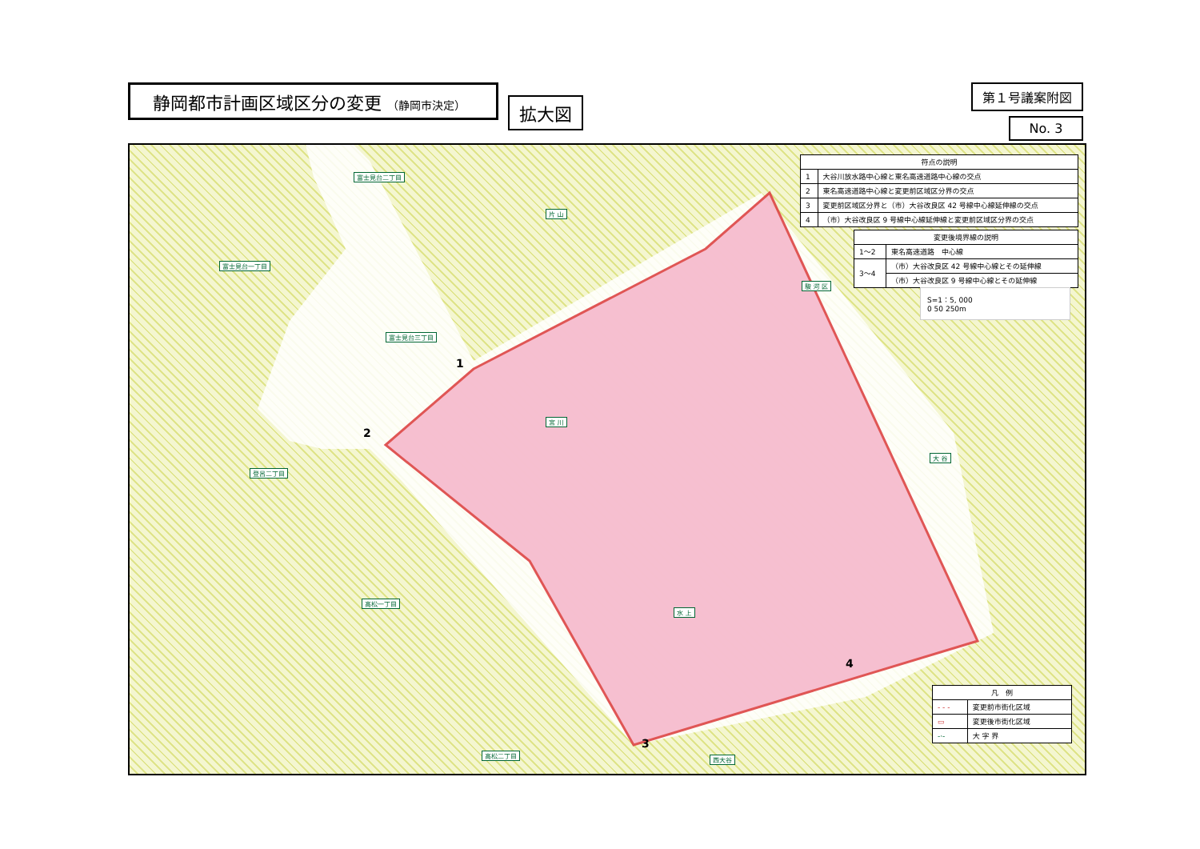静岡都市計画区域区分の変更 （静岡市決定）
拡大図
第１号議案附図
No. 3
| 符点の説明 | |
| --- | --- |
| 1 | 大谷川放水路中心線と東名高速道路中心線の交点 |
| 2 | 東名高速道路中心線と変更前区域区分界の交点 |
| 3 | 変更前区域区分界と（市）大谷改良区 42 号線中心線延伸線の交点 |
| 4 | （市）大谷改良区 9 号線中心線延伸線と変更前区域区分界の交点 |
| 変更後境界線の説明 | |
| --- | --- |
| 1～2 | 東名高速道路 中心線 |
| 3～4 | （市）大谷改良区 42 号線中心線とその延伸線 |
| | （市）大谷改良区 9 号線中心線とその延伸線 |
S=1：5, 000
0 50 250m
| 凡 例 | |
| --- | --- |
| - - - | 変更前市街化区域 |
| ▭ | 変更後市街化区域 |
| -·- | 大 字 界 |
富士見台二丁目
富士見台一丁目
富士見台三丁目
片 山
駿 河 区
宮 川
登呂二丁目
大 谷
高松一丁目
水 上
高松二丁目
西大谷
1
2
3
4